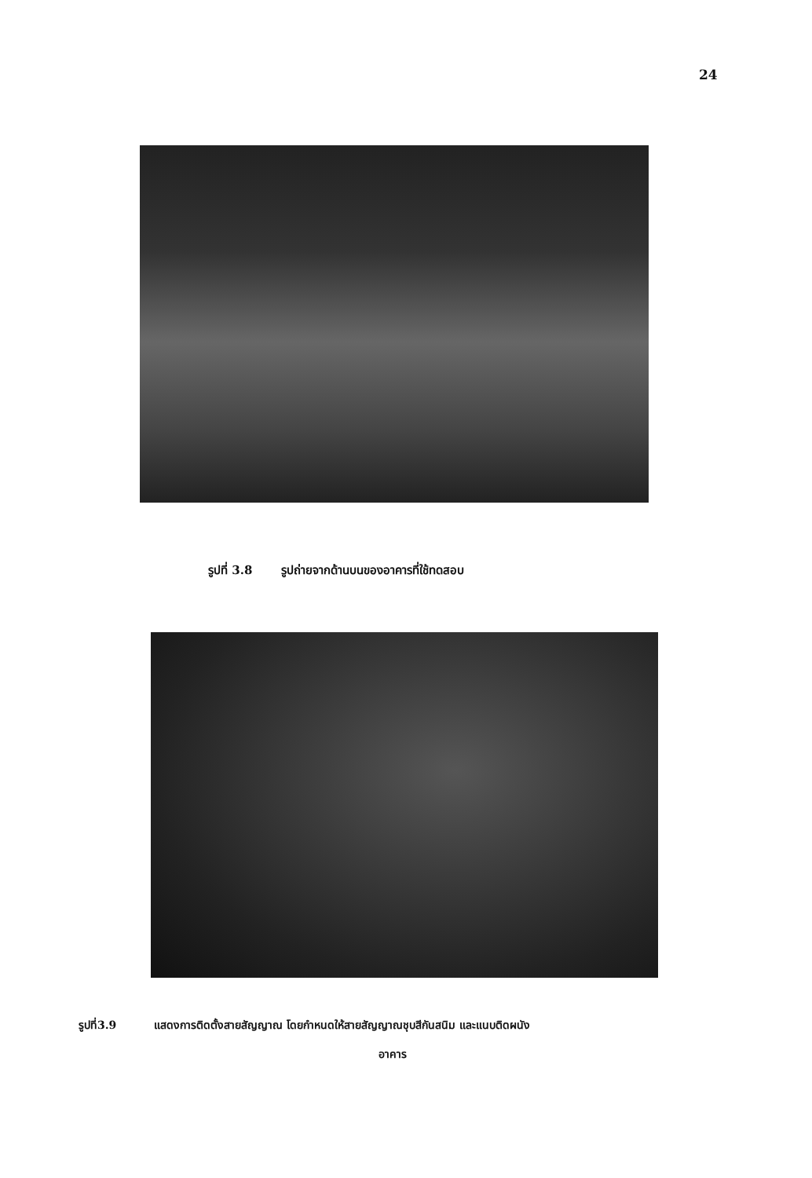24
รูปที่ 3.8 รูปถ่ายจากด้านบนของอาคารที่ใช้ทดสอบ
รูปที่3.9 แสดงการติดตั้งสายสัญญาณ โดยกำหนดให้สายสัญญาณชุบสีกันสนิม และแนบติดผนัง
อาคาร